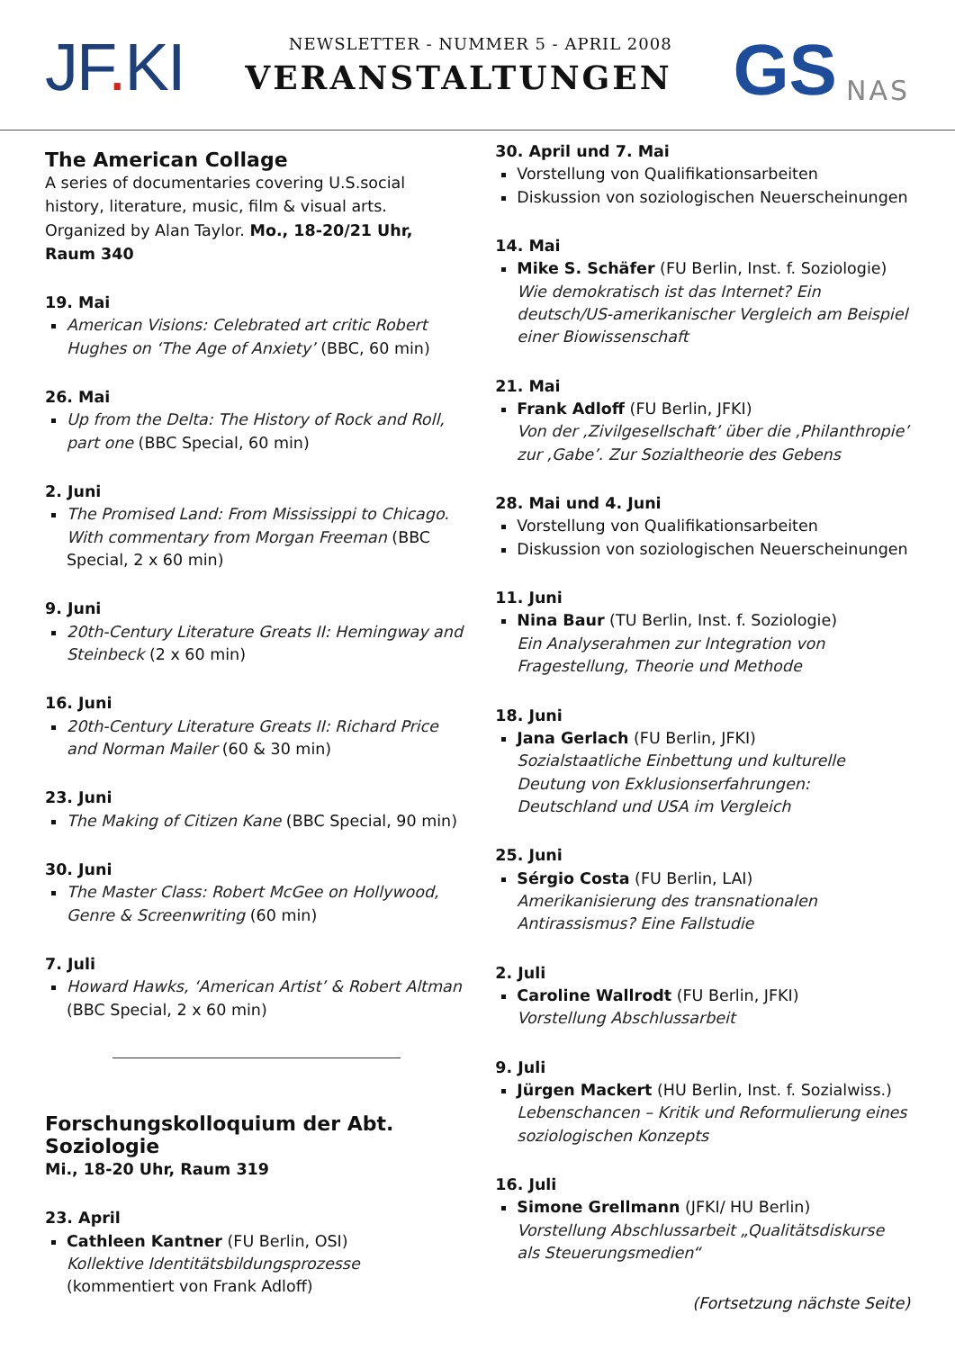JF. KI
NEWSLETTER - NUMMER 5 - APRIL 2008
VERANSTALTUNGEN
GS
NAS
The American Collage
A series of documentaries covering U.S.social history, literature, music, film & visual arts. Organized by Alan Taylor. Mo., 18-20/21 Uhr, Raum 340
19. Mai
American Visions: Celebrated art critic Robert Hughes on ‘The Age of Anxiety’ (BBC, 60 min)
26. Mai
Up from the Delta: The History of Rock and Roll, part one (BBC Special, 60 min)
2. Juni
The Promised Land: From Mississippi to Chicago. With commentary from Morgan Freeman (BBC Special, 2 x 60 min)
9. Juni
20th-Century Literature Greats II: Hemingway and Steinbeck (2 x 60 min)
16. Juni
20th-Century Literature Greats II: Richard Price and Norman Mailer (60 & 30 min)
23. Juni
The Making of Citizen Kane (BBC Special, 90 min)
30. Juni
The Master Class: Robert McGee on Hollywood, Genre & Screenwriting (60 min)
7. Juli
Howard Hawks, ‘American Artist’ & Robert Altman (BBC Special, 2 x 60 min)
Forschungskolloquium der Abt. Soziologie
Mi., 18-20 Uhr, Raum 319
23. April
Cathleen Kantner (FU Berlin, OSI)
Kollektive Identitätsbildungsprozesse
(kommentiert von Frank Adloff)
30. April und 7. Mai
Vorstellung von Qualifikationsarbeiten
Diskussion von soziologischen Neuerscheinungen
14. Mai
Mike S. Schäfer (FU Berlin, Inst. f. Soziologie)
Wie demokratisch ist das Internet? Ein deutsch/US-amerikanischer Vergleich am Beispiel einer Biowissenschaft
21. Mai
Frank Adloff (FU Berlin, JFKI)
Von der ‚Zivilgesellschaft’ über die ‚Philanthropie’ zur ‚Gabe’. Zur Sozialtheorie des Gebens
28. Mai und 4. Juni
Vorstellung von Qualifikationsarbeiten
Diskussion von soziologischen Neuerscheinungen
11. Juni
Nina Baur (TU Berlin, Inst. f. Soziologie)
Ein Analyserahmen zur Integration von Fragestellung, Theorie und Methode
18. Juni
Jana Gerlach (FU Berlin, JFKI)
Sozialstaatliche Einbettung und kulturelle Deutung von Exklusionserfahrungen: Deutschland und USA im Vergleich
25. Juni
Sérgio Costa (FU Berlin, LAI)
Amerikanisierung des transnationalen Antirassismus? Eine Fallstudie
2. Juli
Caroline Wallrodt (FU Berlin, JFKI)
Vorstellung Abschlussarbeit
9. Juli
Jürgen Mackert (HU Berlin, Inst. f. Sozialwiss.)
Lebenschancen – Kritik und Reformulierung eines soziologischen Konzepts
16. Juli
Simone Grellmann (JFKI/ HU Berlin)
Vorstellung Abschlussarbeit „Qualitätsdiskurse als Steuerungsmedien“
(Fortsetzung nächste Seite)